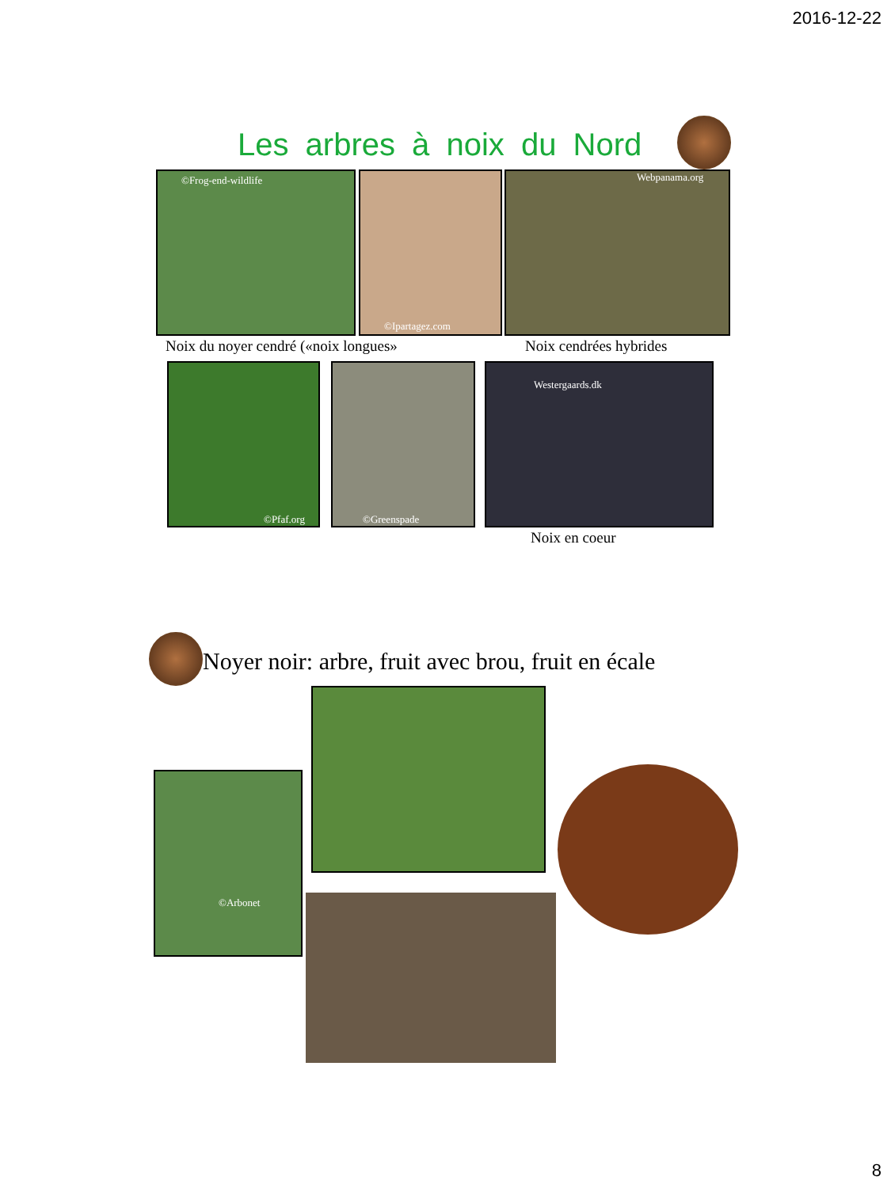2016-12-22
Les arbres à noix du Nord
©Frog-end-wildlife ©Ipartagez.com Webpanama.org
Noix du noyer cendré («noix longues»
Noix cendrées hybrides
©Pfaf.org ©Greenspade Westergaards.dk
Noix en coeur
Noyer noir: arbre, fruit avec brou, fruit en écale
©Arbonet
8